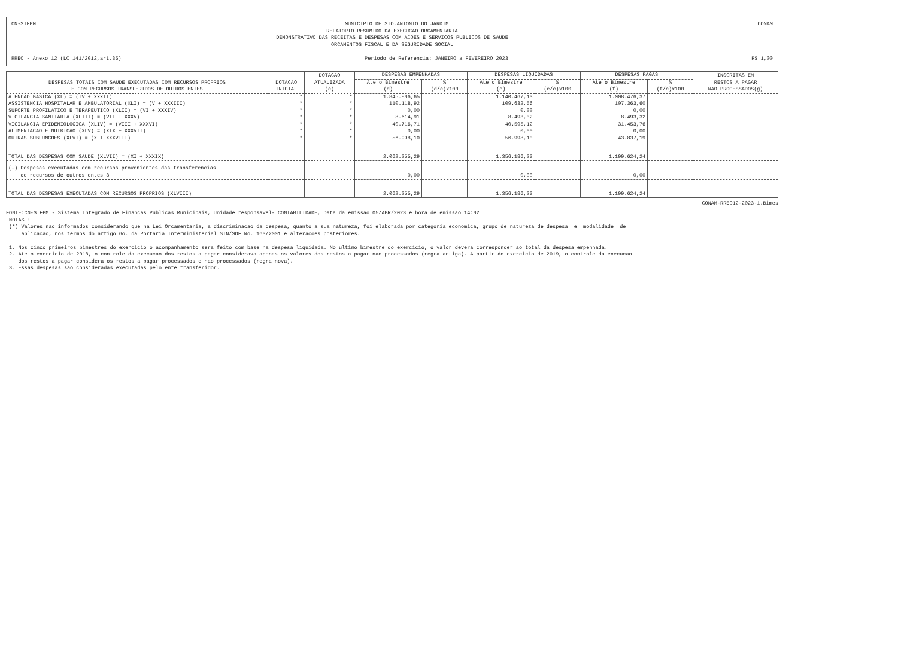CN-SIFPM MUNICIPIO DE STO.ANTONIO DO JARDIM CONAM
RELATORIO RESUMIDO DA EXECUCAO ORCAMENTARIA
DEMONSTRATIVO DAS RECEITAS E DESPESAS COM ACOES E SERVICOS PUBLICOS DE SAUDE
ORCAMENTOS FISCAL E DA SEGURIDADE SOCIAL
RREO - Anexo 12 (LC 141/2012,art.35) Periodo de Referencia: JANEIRO a FEVEREIRO 2023 R$ 1,00
| DESPESAS TOTAIS COM SAUDE EXECUTADAS COM RECURSOS PROPRIOS E COM RECURSOS TRANSFERIDOS DE OUTROS ENTES | DOTACAO INICIAL | DOTACAO ATUALIZADA (c) | DESPESAS EMPENHADAS | | DESPESAS LIQUIDADAS | | DESPESAS PAGAS | | INSCRITAS EM RESTOS A PAGAR NAO PROCESSADOS(g) |
| --- | --- | --- | --- | --- | --- | --- | --- | --- | --- |
| | | | Ate o Bimestre | % | Ate o Bimestre | % | Ate o Bimestre | % | |
| | | | (d) | (d/c)x100 | (e) | (e/c)x100 | (f) | (f/c)x100 | |
| ATENCAO BASICA (XL) = (IV + XXXII) | * | * | 1.845.806,65 | | 1.140.467,13 | | 1.008.476,37 | | |
| ASSISTENCIA HOSPITALAR E AMBULATORIAL (XLI) = (V + XXXIII) | * | * | 110.118,92 | | 109.632,56 | | 107.363,60 | | |
| SUPORTE PROFILATICO E TERAPEUTICO (XLII) = (VI + XXXIV) | * | * | 0,00 | | 0,00 | | 0,00 | | |
| VIGILANCIA SANITARIA (XLIII) = (VII + XXXV) | * | * | 8.614,91 | | 8.493,32 | | 8.493,32 | | |
| VIGILANCIA EPIDEMIOLOGICA (XLIV) = (VIII + XXXVI) | * | * | 40.716,71 | | 40.595,12 | | 31.453,76 | | |
| ALIMENTACAO E NUTRICAO (XLV) = (XIX + XXXVII) | * | * | 0,00 | | 0,00 | | 0,00 | | |
| OUTRAS SUBFUNCOES (XLVI) = (X + XXXVIII) | * | * | 56.998,10 | | 56.998,10 | | 43.837,19 | | |
| TOTAL DAS DESPESAS COM SAUDE (XLVII) = (XI + XXXIX) | | | 2.062.255,29 | | 1.356.186,23 | | 1.199.624,24 | | |
| (-) Despesas executadas com recursos provenientes das transferencias de recursos de outros entes 3 | | | 0,00 | | 0,00 | | 0,00 | | |
| TOTAL DAS DESPESAS EXECUTADAS COM RECURSOS PROPRIOS (XLVIII) | | | 2.062.255,29 | | 1.356.186,23 | | 1.199.624,24 | | |
CONAM-RREO12-2023-1.Bimes
FONTE:CN-SIFPM - Sistema Integrado de Financas Publicas Municipais, Unidade responsavel- CONTABILIDADE, Data da emissao 05/ABR/2023 e hora de emissao 14:02 NOTAS : (*) Valores nao informados considerando que na Lei Orcamentaria, a discriminacao da despesa, quanto a sua natureza, foi elaborada por categoria economica, grupo de natureza de despesa e modalidade de aplicacao, nos termos do artigo 6o. da Portaria Interministerial STN/SOF No. 163/2001 e alteracoes posteriores. 1. Nos cinco primeiros bimestres do exercicio o acompanhamento sera feito com base na despesa liquidada. No ultimo bimestre do exercicio, o valor devera corresponder ao total da despesa empenhada. 2. Ate o exercicio de 2018, o controle da execucao dos restos a pagar considerava apenas os valores dos restos a pagar nao processados (regra antiga). A partir do exercicio de 2019, o controle da execucao dos restos a pagar considera os restos a pagar processados e nao processados (regra nova). 3. Essas despesas sao consideradas executadas pelo ente transferidor.